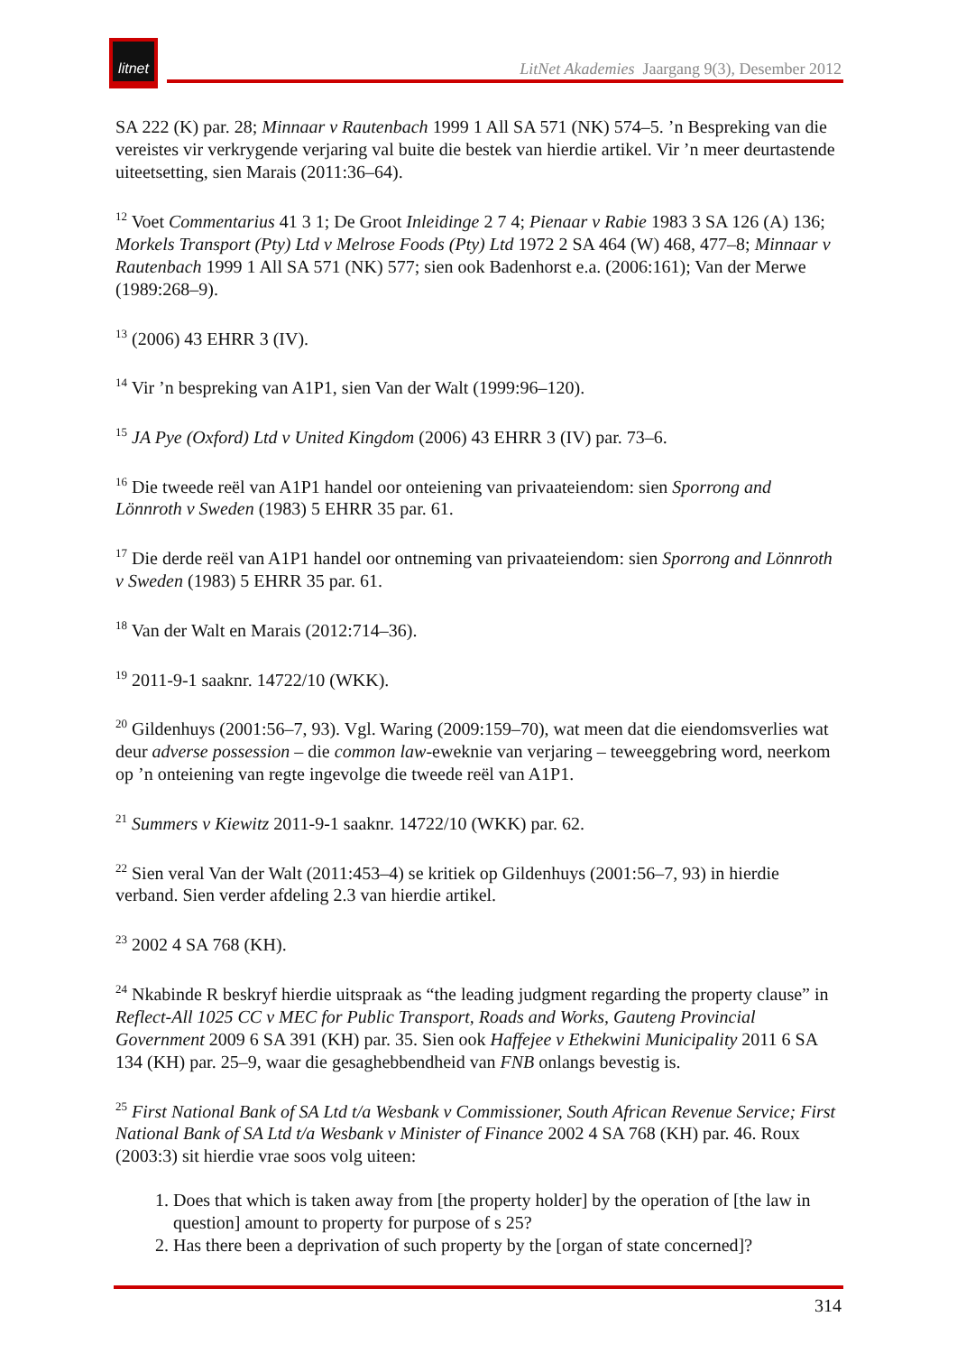litnet
LitNet Akademies Jaargang 9(3), Desember 2012
SA 222 (K) par. 28; Minnaar v Rautenbach 1999 1 All SA 571 (NK) 574–5. ’n Bespreking van die vereistes vir verkrygende verjaring val buite die bestek van hierdie artikel. Vir ’n meer deurtastende uiteetsetting, sien Marais (2011:36–64).
<sup>12</sup> Voet Commentarius 41 3 1; De Groot Inleidinge 2 7 4; Pienaar v Rabie 1983 3 SA 126 (A) 136; Morkels Transport (Pty) Ltd v Melrose Foods (Pty) Ltd 1972 2 SA 464 (W) 468, 477–8; Minnaar v Rautenbach 1999 1 All SA 571 (NK) 577; sien ook Badenhorst e.a. (2006:161); Van der Merwe (1989:268–9).
<sup>13</sup> (2006) 43 EHRR 3 (IV).
<sup>14</sup> Vir ’n bespreking van A1P1, sien Van der Walt (1999:96–120).
<sup>15</sup> JA Pye (Oxford) Ltd v United Kingdom (2006) 43 EHRR 3 (IV) par. 73–6.
<sup>16</sup> Die tweede reël van A1P1 handel oor onteiening van privaateiendom: sien Sporrong and Lönnroth v Sweden (1983) 5 EHRR 35 par. 61.
<sup>17</sup> Die derde reël van A1P1 handel oor ontneming van privaateiendom: sien Sporrong and Lönnroth v Sweden (1983) 5 EHRR 35 par. 61.
<sup>18</sup> Van der Walt en Marais (2012:714–36).
<sup>19</sup> 2011-9-1 saaknr. 14722/10 (WKK).
<sup>20</sup> Gildenhuys (2001:56–7, 93). Vgl. Waring (2009:159–70), wat meen dat die eiendomsverlies wat deur adverse possession – die common law-eweknie van verjaring – teweeggebring word, neerkom op ’n onteiening van regte ingevolge die tweede reël van A1P1.
<sup>21</sup> Summers v Kiewitz 2011-9-1 saaknr. 14722/10 (WKK) par. 62.
<sup>22</sup> Sien veral Van der Walt (2011:453–4) se kritiek op Gildenhuys (2001:56–7, 93) in hierdie verband. Sien verder afdeling 2.3 van hierdie artikel.
<sup>23</sup> 2002 4 SA 768 (KH).
<sup>24</sup> Nkabinde R beskryf hierdie uitspraak as “the leading judgment regarding the property clause” in Reflect-All 1025 CC v MEC for Public Transport, Roads and Works, Gauteng Provincial Government 2009 6 SA 391 (KH) par. 35. Sien ook Haffejee v Ethekwini Municipality 2011 6 SA 134 (KH) par. 25–9, waar die gesaghebbendheid van FNB onlangs bevestig is.
<sup>25</sup> First National Bank of SA Ltd t/a Wesbank v Commissioner, South African Revenue Service; First National Bank of SA Ltd t/a Wesbank v Minister of Finance 2002 4 SA 768 (KH) par. 46. Roux (2003:3) sit hierdie vrae soos volg uiteen:
1. Does that which is taken away from [the property holder] by the operation of [the law in question] amount to property for purpose of s 25?
2. Has there been a deprivation of such property by the [organ of state concerned]?
314